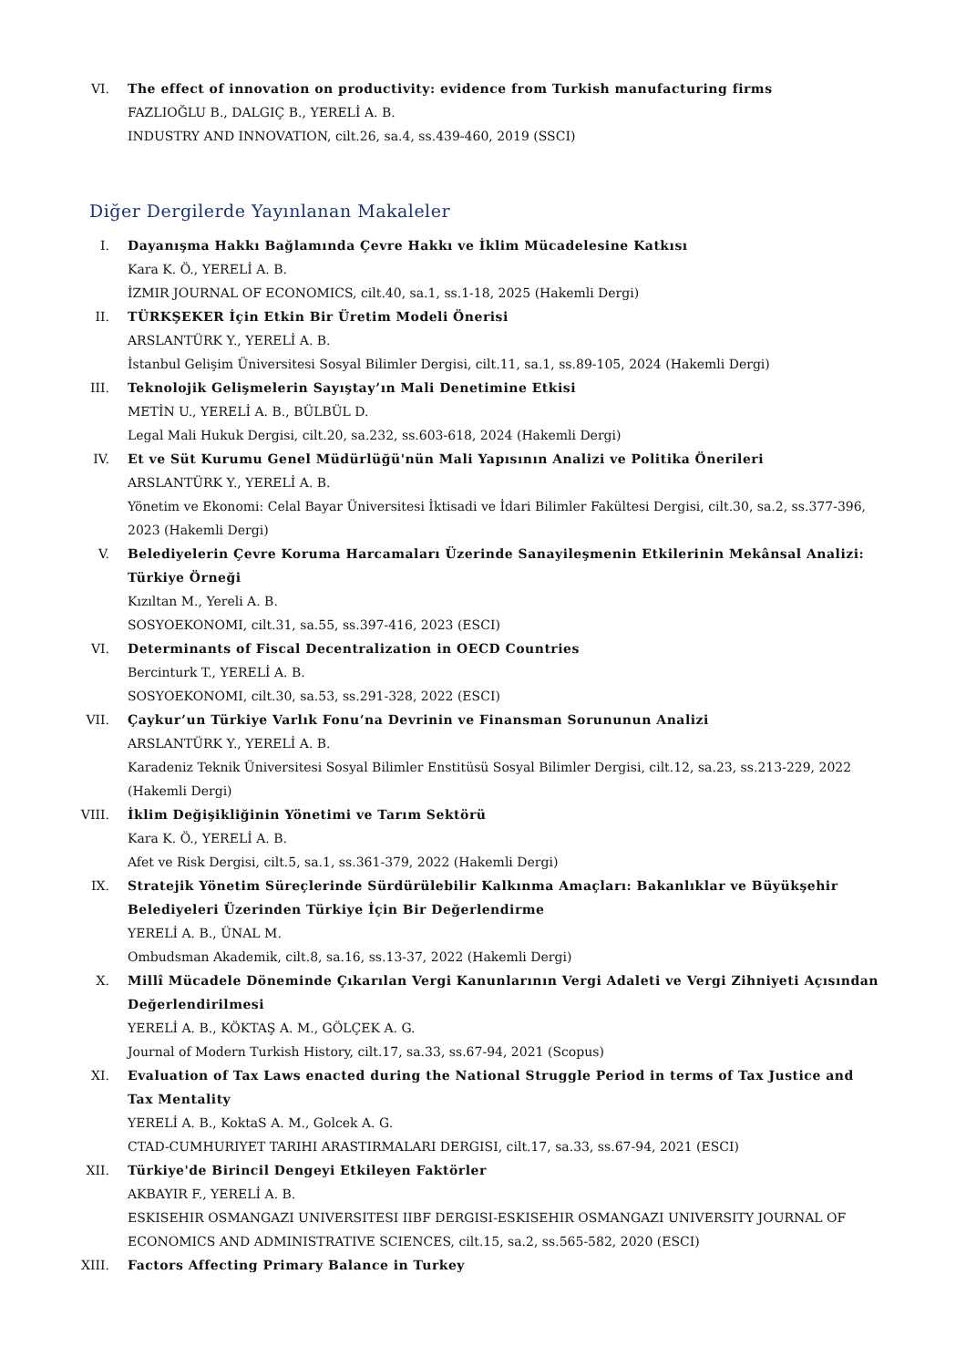VI. The effect of innovation on productivity: evidence from Turkish manufacturing firms
FAZLIOĞLU B., DALGIÇ B., YERELİ A. B.
INDUSTRY AND INNOVATION, cilt.26, sa.4, ss.439-460, 2019 (SSCI)
Diğer Dergilerde Yayınlanan Makaleler
I. Dayanışma Hakkı Bağlamında Çevre Hakkı ve İklim Mücadelesine Katkısı
Kara K. Ö., YERELİ A. B.
İZMIR JOURNAL OF ECONOMICS, cilt.40, sa.1, ss.1-18, 2025 (Hakemli Dergi)
II. TÜRKŞEKER İçin Etkin Bir Üretim Modeli Önerisi
ARSLANTÜRK Y., YERELİ A. B.
İstanbul Gelişim Üniversitesi Sosyal Bilimler Dergisi, cilt.11, sa.1, ss.89-105, 2024 (Hakemli Dergi)
III. Teknolojik Gelişmelerin Sayıştay’ın Mali Denetimine Etkisi
METİN U., YERELİ A. B., BÜLBÜL D.
Legal Mali Hukuk Dergisi, cilt.20, sa.232, ss.603-618, 2024 (Hakemli Dergi)
IV. Et ve Süt Kurumu Genel Müdürlüğü'nün Mali Yapısının Analizi ve Politika Önerileri
ARSLANTÜRK Y., YERELİ A. B.
Yönetim ve Ekonomi: Celal Bayar Üniversitesi İktisadi ve İdari Bilimler Fakültesi Dergisi, cilt.30, sa.2, ss.377-396, 2023 (Hakemli Dergi)
V. Belediyelerin Çevre Koruma Harcamaları Üzerinde Sanayileşmenin Etkilerinin Mekânsal Analizi: Türkiye Örneği
Kızıltan M., Yereli A. B.
SOSYOEKONOMI, cilt.31, sa.55, ss.397-416, 2023 (ESCI)
VI. Determinants of Fiscal Decentralization in OECD Countries
Bercinturk T., YERELİ A. B.
SOSYOEKONOMI, cilt.30, sa.53, ss.291-328, 2022 (ESCI)
VII. Çaykur’un Türkiye Varlık Fonu’na Devrinin ve Finansman Sorununun Analizi
ARSLANTÜRK Y., YERELİ A. B.
Karadeniz Teknik Üniversitesi Sosyal Bilimler Enstitüsü Sosyal Bilimler Dergisi, cilt.12, sa.23, ss.213-229, 2022 (Hakemli Dergi)
VIII. İklim Değişikliğinin Yönetimi ve Tarım Sektörü
Kara K. Ö., YERELİ A. B.
Afet ve Risk Dergisi, cilt.5, sa.1, ss.361-379, 2022 (Hakemli Dergi)
IX. Stratejik Yönetim Süreçlerinde Sürdürülebilir Kalkınma Amaçları: Bakanlıklar ve Büyükşehir Belediyeleri Üzerinden Türkiye İçin Bir Değerlendirme
YERELİ A. B., ÜNAL M.
Ombudsman Akademik, cilt.8, sa.16, ss.13-37, 2022 (Hakemli Dergi)
X. Millî Mücadele Döneminde Çıkarılan Vergi Kanunlarının Vergi Adaleti ve Vergi Zihniyeti Açısından Değerlendirilmesi
YERELİ A. B., KÖKTAŞ A. M., GÖLÇEK A. G.
Journal of Modern Turkish History, cilt.17, sa.33, ss.67-94, 2021 (Scopus)
XI. Evaluation of Tax Laws enacted during the National Struggle Period in terms of Tax Justice and Tax Mentality
YERELİ A. B., KoktaS A. M., Golcek A. G.
CTAD-CUMHURIYET TARIHI ARASTIRMALARI DERGISI, cilt.17, sa.33, ss.67-94, 2021 (ESCI)
XII. Türkiye'de Birincil Dengeyi Etkileyen Faktörler
AKBAYIR F., YERELİ A. B.
ESKISEHIR OSMANGAZI UNIVERSITESI IIBF DERGISI-ESKISEHIR OSMANGAZI UNIVERSITY JOURNAL OF ECONOMICS AND ADMINISTRATIVE SCIENCES, cilt.15, sa.2, ss.565-582, 2020 (ESCI)
XIII. Factors Affecting Primary Balance in Turkey